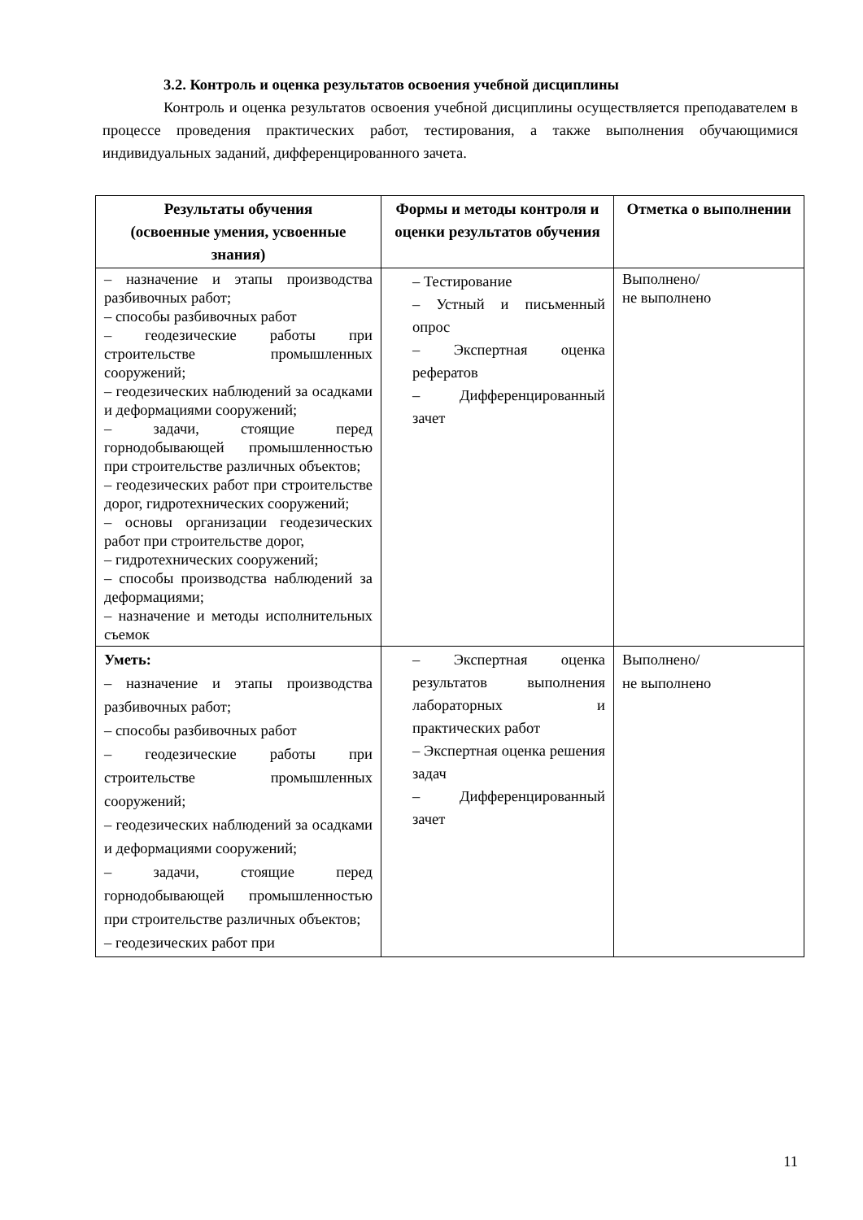3.2. Контроль и оценка результатов освоения учебной дисциплины
Контроль и оценка результатов освоения учебной дисциплины осуществляется преподавателем в процессе проведения практических работ, тестирования, а также выполнения обучающимися индивидуальных заданий, дифференцированного зачета.
| Результаты обучения (освоенные умения, усвоенные знания) | Формы и методы контроля и оценки результатов обучения | Отметка о выполнении |
| --- | --- | --- |
| – назначение и этапы производства разбивочных работ; – способы разбивочных работ – геодезические работы при строительстве промышленных сооружений; – геодезических наблюдений за осадками и деформациями сооружений; – задачи, стоящие перед горнодобывающей промышленностью при строительстве различных объектов; – геодезических работ при строительстве дорог, гидротехнических сооружений; – основы организации геодезических работ при строительстве дорог, – гидротехнических сооружений; – способы производства наблюдений за деформациями; – назначение и методы исполнительных съемок | – Тестирование – Устный и письменный опрос – Экспертная оценка рефератов – Дифференцированный зачет | Выполнено/ не выполнено |
| Уметь: – назначение и этапы производства разбивочных работ; – способы разбивочных работ – геодезические работы при строительстве промышленных сооружений; – геодезических наблюдений за осадками и деформациями сооружений; – задачи, стоящие перед горнодобывающей промышленностью при строительстве различных объектов; – геодезических работ при | – Экспертная оценка результатов выполнения лабораторных и практических работ – Экспертная оценка решения задач – Дифференцированный зачет | Выполнено/ не выполнено |
11